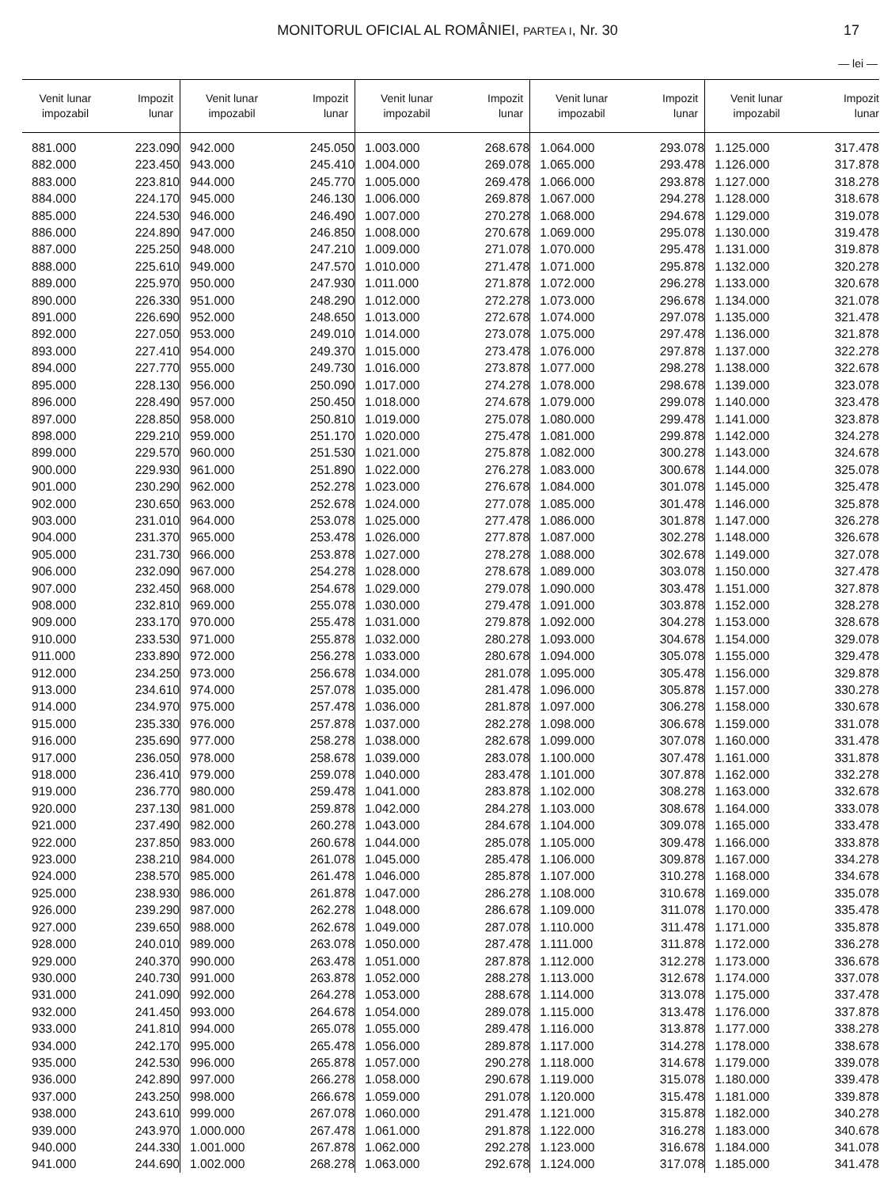MONITORUL OFICIAL AL ROMÂNIEI, PARTEA I, Nr. 30
17
— lei —
| Venit lunar impozabil | Impozit lunar | Venit lunar impozabil | Impozit lunar | Venit lunar impozabil | Impozit lunar | Venit lunar impozabil | Impozit lunar | Venit lunar impozabil | Impozit lunar |
| --- | --- | --- | --- | --- | --- | --- | --- | --- | --- |
| 881.000 | 223.090 | 942.000 | 245.050 | 1.003.000 | 268.678 | 1.064.000 | 293.078 | 1.125.000 | 317.478 |
| 882.000 | 223.450 | 943.000 | 245.410 | 1.004.000 | 269.078 | 1.065.000 | 293.478 | 1.126.000 | 317.878 |
| 883.000 | 223.810 | 944.000 | 245.770 | 1.005.000 | 269.478 | 1.066.000 | 293.878 | 1.127.000 | 318.278 |
| 884.000 | 224.170 | 945.000 | 246.130 | 1.006.000 | 269.878 | 1.067.000 | 294.278 | 1.128.000 | 318.678 |
| 885.000 | 224.530 | 946.000 | 246.490 | 1.007.000 | 270.278 | 1.068.000 | 294.678 | 1.129.000 | 319.078 |
| 886.000 | 224.890 | 947.000 | 246.850 | 1.008.000 | 270.678 | 1.069.000 | 295.078 | 1.130.000 | 319.478 |
| 887.000 | 225.250 | 948.000 | 247.210 | 1.009.000 | 271.078 | 1.070.000 | 295.478 | 1.131.000 | 319.878 |
| 888.000 | 225.610 | 949.000 | 247.570 | 1.010.000 | 271.478 | 1.071.000 | 295.878 | 1.132.000 | 320.278 |
| 889.000 | 225.970 | 950.000 | 247.930 | 1.011.000 | 271.878 | 1.072.000 | 296.278 | 1.133.000 | 320.678 |
| 890.000 | 226.330 | 951.000 | 248.290 | 1.012.000 | 272.278 | 1.073.000 | 296.678 | 1.134.000 | 321.078 |
| 891.000 | 226.690 | 952.000 | 248.650 | 1.013.000 | 272.678 | 1.074.000 | 297.078 | 1.135.000 | 321.478 |
| 892.000 | 227.050 | 953.000 | 249.010 | 1.014.000 | 273.078 | 1.075.000 | 297.478 | 1.136.000 | 321.878 |
| 893.000 | 227.410 | 954.000 | 249.370 | 1.015.000 | 273.478 | 1.076.000 | 297.878 | 1.137.000 | 322.278 |
| 894.000 | 227.770 | 955.000 | 249.730 | 1.016.000 | 273.878 | 1.077.000 | 298.278 | 1.138.000 | 322.678 |
| 895.000 | 228.130 | 956.000 | 250.090 | 1.017.000 | 274.278 | 1.078.000 | 298.678 | 1.139.000 | 323.078 |
| 896.000 | 228.490 | 957.000 | 250.450 | 1.018.000 | 274.678 | 1.079.000 | 299.078 | 1.140.000 | 323.478 |
| 897.000 | 228.850 | 958.000 | 250.810 | 1.019.000 | 275.078 | 1.080.000 | 299.478 | 1.141.000 | 323.878 |
| 898.000 | 229.210 | 959.000 | 251.170 | 1.020.000 | 275.478 | 1.081.000 | 299.878 | 1.142.000 | 324.278 |
| 899.000 | 229.570 | 960.000 | 251.530 | 1.021.000 | 275.878 | 1.082.000 | 300.278 | 1.143.000 | 324.678 |
| 900.000 | 229.930 | 961.000 | 251.890 | 1.022.000 | 276.278 | 1.083.000 | 300.678 | 1.144.000 | 325.078 |
| 901.000 | 230.290 | 962.000 | 252.278 | 1.023.000 | 276.678 | 1.084.000 | 301.078 | 1.145.000 | 325.478 |
| 902.000 | 230.650 | 963.000 | 252.678 | 1.024.000 | 277.078 | 1.085.000 | 301.478 | 1.146.000 | 325.878 |
| 903.000 | 231.010 | 964.000 | 253.078 | 1.025.000 | 277.478 | 1.086.000 | 301.878 | 1.147.000 | 326.278 |
| 904.000 | 231.370 | 965.000 | 253.478 | 1.026.000 | 277.878 | 1.087.000 | 302.278 | 1.148.000 | 326.678 |
| 905.000 | 231.730 | 966.000 | 253.878 | 1.027.000 | 278.278 | 1.088.000 | 302.678 | 1.149.000 | 327.078 |
| 906.000 | 232.090 | 967.000 | 254.278 | 1.028.000 | 278.678 | 1.089.000 | 303.078 | 1.150.000 | 327.478 |
| 907.000 | 232.450 | 968.000 | 254.678 | 1.029.000 | 279.078 | 1.090.000 | 303.478 | 1.151.000 | 327.878 |
| 908.000 | 232.810 | 969.000 | 255.078 | 1.030.000 | 279.478 | 1.091.000 | 303.878 | 1.152.000 | 328.278 |
| 909.000 | 233.170 | 970.000 | 255.478 | 1.031.000 | 279.878 | 1.092.000 | 304.278 | 1.153.000 | 328.678 |
| 910.000 | 233.530 | 971.000 | 255.878 | 1.032.000 | 280.278 | 1.093.000 | 304.678 | 1.154.000 | 329.078 |
| 911.000 | 233.890 | 972.000 | 256.278 | 1.033.000 | 280.678 | 1.094.000 | 305.078 | 1.155.000 | 329.478 |
| 912.000 | 234.250 | 973.000 | 256.678 | 1.034.000 | 281.078 | 1.095.000 | 305.478 | 1.156.000 | 329.878 |
| 913.000 | 234.610 | 974.000 | 257.078 | 1.035.000 | 281.478 | 1.096.000 | 305.878 | 1.157.000 | 330.278 |
| 914.000 | 234.970 | 975.000 | 257.478 | 1.036.000 | 281.878 | 1.097.000 | 306.278 | 1.158.000 | 330.678 |
| 915.000 | 235.330 | 976.000 | 257.878 | 1.037.000 | 282.278 | 1.098.000 | 306.678 | 1.159.000 | 331.078 |
| 916.000 | 235.690 | 977.000 | 258.278 | 1.038.000 | 282.678 | 1.099.000 | 307.078 | 1.160.000 | 331.478 |
| 917.000 | 236.050 | 978.000 | 258.678 | 1.039.000 | 283.078 | 1.100.000 | 307.478 | 1.161.000 | 331.878 |
| 918.000 | 236.410 | 979.000 | 259.078 | 1.040.000 | 283.478 | 1.101.000 | 307.878 | 1.162.000 | 332.278 |
| 919.000 | 236.770 | 980.000 | 259.478 | 1.041.000 | 283.878 | 1.102.000 | 308.278 | 1.163.000 | 332.678 |
| 920.000 | 237.130 | 981.000 | 259.878 | 1.042.000 | 284.278 | 1.103.000 | 308.678 | 1.164.000 | 333.078 |
| 921.000 | 237.490 | 982.000 | 260.278 | 1.043.000 | 284.678 | 1.104.000 | 309.078 | 1.165.000 | 333.478 |
| 922.000 | 237.850 | 983.000 | 260.678 | 1.044.000 | 285.078 | 1.105.000 | 309.478 | 1.166.000 | 333.878 |
| 923.000 | 238.210 | 984.000 | 261.078 | 1.045.000 | 285.478 | 1.106.000 | 309.878 | 1.167.000 | 334.278 |
| 924.000 | 238.570 | 985.000 | 261.478 | 1.046.000 | 285.878 | 1.107.000 | 310.278 | 1.168.000 | 334.678 |
| 925.000 | 238.930 | 986.000 | 261.878 | 1.047.000 | 286.278 | 1.108.000 | 310.678 | 1.169.000 | 335.078 |
| 926.000 | 239.290 | 987.000 | 262.278 | 1.048.000 | 286.678 | 1.109.000 | 311.078 | 1.170.000 | 335.478 |
| 927.000 | 239.650 | 988.000 | 262.678 | 1.049.000 | 287.078 | 1.110.000 | 311.478 | 1.171.000 | 335.878 |
| 928.000 | 240.010 | 989.000 | 263.078 | 1.050.000 | 287.478 | 1.111.000 | 311.878 | 1.172.000 | 336.278 |
| 929.000 | 240.370 | 990.000 | 263.478 | 1.051.000 | 287.878 | 1.112.000 | 312.278 | 1.173.000 | 336.678 |
| 930.000 | 240.730 | 991.000 | 263.878 | 1.052.000 | 288.278 | 1.113.000 | 312.678 | 1.174.000 | 337.078 |
| 931.000 | 241.090 | 992.000 | 264.278 | 1.053.000 | 288.678 | 1.114.000 | 313.078 | 1.175.000 | 337.478 |
| 932.000 | 241.450 | 993.000 | 264.678 | 1.054.000 | 289.078 | 1.115.000 | 313.478 | 1.176.000 | 337.878 |
| 933.000 | 241.810 | 994.000 | 265.078 | 1.055.000 | 289.478 | 1.116.000 | 313.878 | 1.177.000 | 338.278 |
| 934.000 | 242.170 | 995.000 | 265.478 | 1.056.000 | 289.878 | 1.117.000 | 314.278 | 1.178.000 | 338.678 |
| 935.000 | 242.530 | 996.000 | 265.878 | 1.057.000 | 290.278 | 1.118.000 | 314.678 | 1.179.000 | 339.078 |
| 936.000 | 242.890 | 997.000 | 266.278 | 1.058.000 | 290.678 | 1.119.000 | 315.078 | 1.180.000 | 339.478 |
| 937.000 | 243.250 | 998.000 | 266.678 | 1.059.000 | 291.078 | 1.120.000 | 315.478 | 1.181.000 | 339.878 |
| 938.000 | 243.610 | 999.000 | 267.078 | 1.060.000 | 291.478 | 1.121.000 | 315.878 | 1.182.000 | 340.278 |
| 939.000 | 243.970 | 1.000.000 | 267.478 | 1.061.000 | 291.878 | 1.122.000 | 316.278 | 1.183.000 | 340.678 |
| 940.000 | 244.330 | 1.001.000 | 267.878 | 1.062.000 | 292.278 | 1.123.000 | 316.678 | 1.184.000 | 341.078 |
| 941.000 | 244.690 | 1.002.000 | 268.278 | 1.063.000 | 292.678 | 1.124.000 | 317.078 | 1.185.000 | 341.478 |